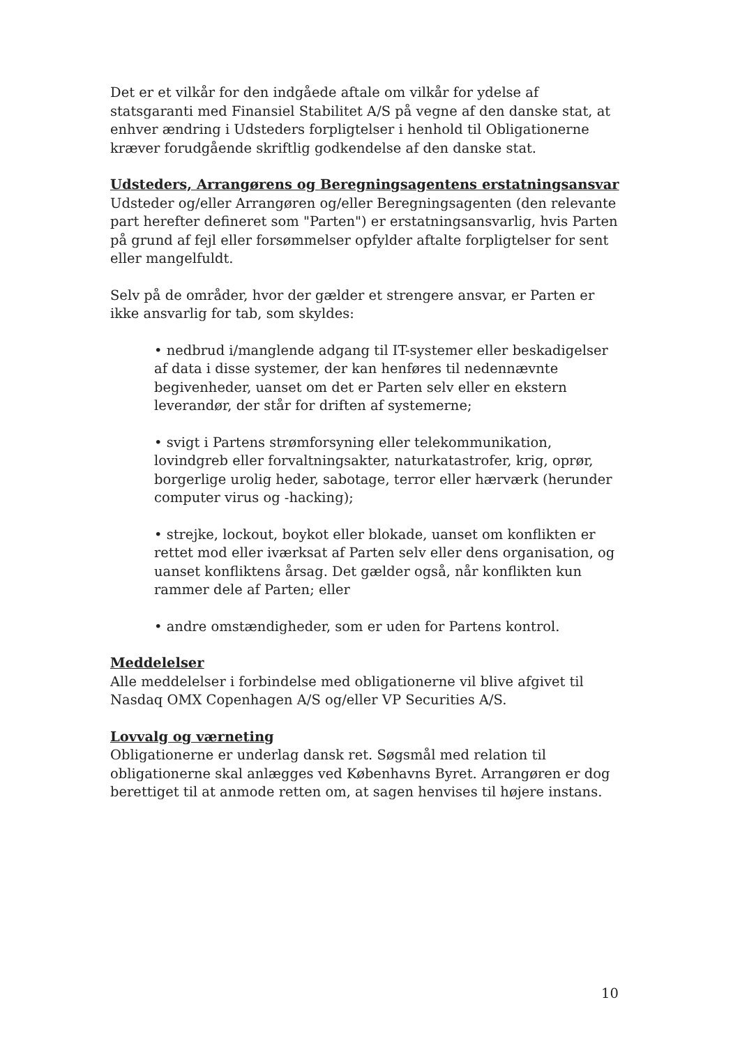Det er et vilkår for den indgåede aftale om vilkår for ydelse af statsgaranti med Finansiel Stabilitet A/S på vegne af den danske stat, at enhver ændring i Udsteders forpligtelser i henhold til Obligationerne kræver forudgående skriftlig godkendelse af den danske stat.
Udsteders, Arrangørens og Beregningsagentens erstatningsansvar
Udsteder og/eller Arrangøren og/eller Beregningsagenten (den relevante part herefter defineret som "Parten") er erstatningsansvarlig, hvis Parten på grund af fejl eller forsømmelser opfylder aftalte forpligtelser for sent eller mangelfuldt.
Selv på de områder, hvor der gælder et strengere ansvar, er Parten er ikke ansvarlig for tab, som skyldes:
• nedbrud i/manglende adgang til IT-systemer eller beskadigelser af data i disse systemer, der kan henføres til nedennævnte begivenheder, uanset om det er Parten selv eller en ekstern leverandør, der står for driften af systemerne;
• svigt i Partens strømforsyning eller telekommunikation, lovindgreb eller forvaltningsakter, naturkatastrofer, krig, oprør, borgerlige urolig heder, sabotage, terror eller hærværk (herunder computer virus og -hacking);
• strejke, lockout, boykot eller blokade, uanset om konflikten er rettet mod eller iværksat af Parten selv eller dens organisation, og uanset konfliktens årsag. Det gælder også, når konflikten kun rammer dele af Parten; eller
• andre omstændigheder, som er uden for Partens kontrol.
Meddelelser
Alle meddelelser i forbindelse med obligationerne vil blive afgivet til Nasdaq OMX Copenhagen A/S og/eller VP Securities A/S.
Lovvalg og værneting
Obligationerne er underlag dansk ret. Søgsmål med relation til obligationerne skal anlægges ved Københavns Byret. Arrangøren er dog berettiget til at anmode retten om, at sagen henvises til højere instans.
10